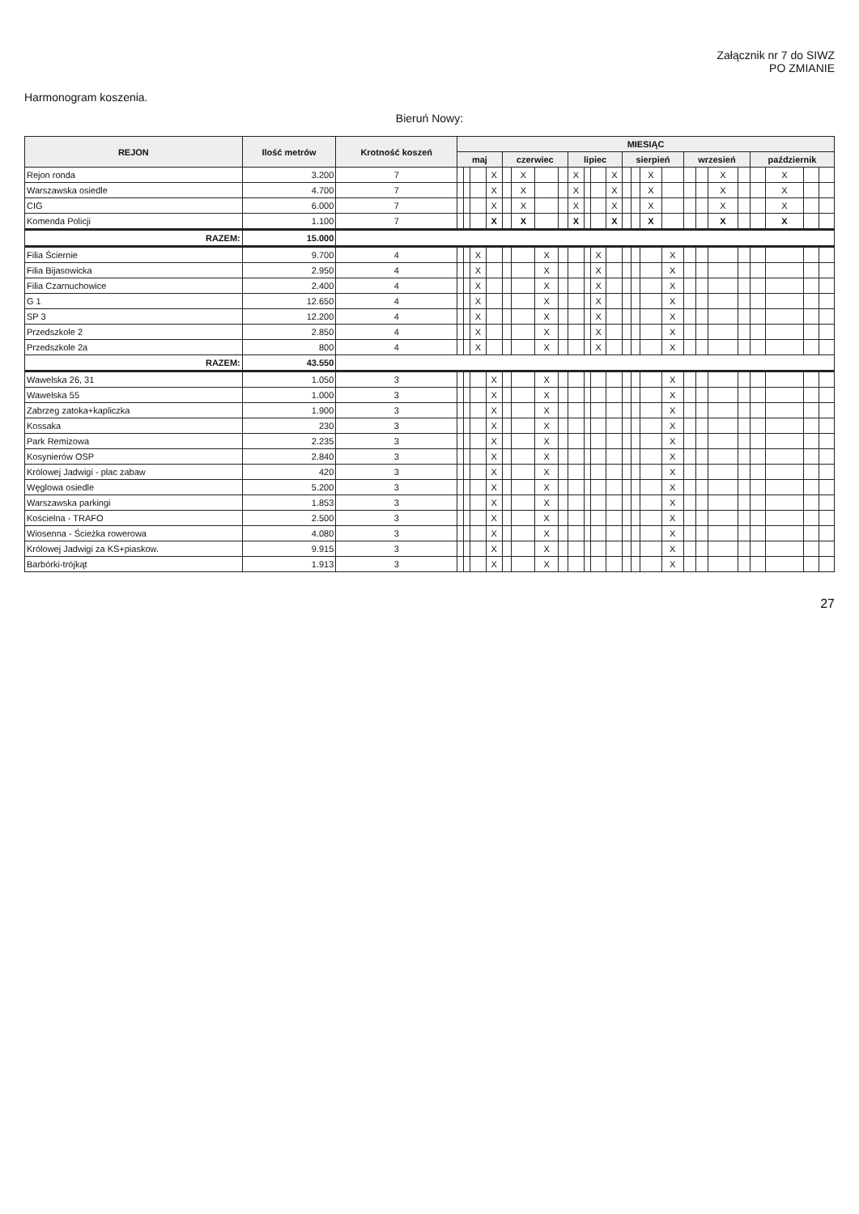Załącznik nr 7 do SIWZ
PO ZMIANIE
Harmonogram koszenia.
Bieruń Nowy:
| REJON | Ilość metrów | Krotność koszeń | MIESIĄC | | | | | | | | | | | | | | | | | | | | | | | |
| --- | --- | --- | --- | --- | --- | --- | --- | --- | --- | --- | --- | --- | --- | --- | --- | --- | --- | --- | --- | --- | --- | --- | --- | --- | --- | --- |
| | | | maj | | | | czerwiec | | | | lipiec | | | | sierpień | | | | wrzesień | | | | październik | | | |
| Rejon ronda | 3.200 | 7 | | | | X | | X | | | X | | | X | | | X | | | | X | | | X | | |
| Warszawska osiedle | 4.700 | 7 | | | | X | | X | | | X | | | X | | | X | | | | X | | | X | | |
| CIG | 6.000 | 7 | | | | X | | X | | | X | | | X | | | X | | | | X | | | X | | |
| Komenda Policji | 1.100 | 7 | | | | X | | X | | | X | | | X | | | X | | | | X | | | X | | |
| RAZEM: | 15.000 | | | | | | | | | | | | | | | | | | | | | | | | | |
| Filia Ściernie | 9.700 | 4 | | | X | | | | X | | | | X | | | | | X | | | | | | | | |
| Filia Bijasowicka | 2.950 | 4 | | | X | | | | X | | | | X | | | | | X | | | | | | | | |
| Filia Czarnuchowice | 2.400 | 4 | | | X | | | | X | | | | X | | | | | X | | | | | | | | |
| G 1 | 12.650 | 4 | | | X | | | | X | | | | X | | | | | X | | | | | | | | |
| SP 3 | 12.200 | 4 | | | X | | | | X | | | | X | | | | | X | | | | | | | | |
| Przedszkole 2 | 2.850 | 4 | | | X | | | | X | | | | X | | | | | X | | | | | | | | |
| Przedszkole 2a | 800 | 4 | | | X | | | | X | | | | X | | | | | X | | | | | | | | |
| RAZEM: | 43.550 | | | | | | | | | | | | | | | | | | | | | | | | | |
| Wawelska 26, 31 | 1.050 | 3 | | | | X | | | X | | | | | | | | | X | | | | | | | | |
| Wawelska 55 | 1.000 | 3 | | | | X | | | X | | | | | | | | | X | | | | | | | | |
| Zabrzeg zatoka+kapliczka | 1.900 | 3 | | | | X | | | X | | | | | | | | | X | | | | | | | | |
| Kossaka | 230 | 3 | | | | X | | | X | | | | | | | | | X | | | | | | | | |
| Park Remizowa | 2.235 | 3 | | | | X | | | X | | | | | | | | | X | | | | | | | | |
| Kosynierów OSP | 2.840 | 3 | | | | X | | | X | | | | | | | | | X | | | | | | | | |
| Królowej Jadwigi - plac zabaw | 420 | 3 | | | | X | | | X | | | | | | | | | X | | | | | | | | |
| Węglowa osiedle | 5.200 | 3 | | | | X | | | X | | | | | | | | | X | | | | | | | | |
| Warszawska parkingi | 1.853 | 3 | | | | X | | | X | | | | | | | | | X | | | | | | | | |
| Kościelna - TRAFO | 2.500 | 3 | | | | X | | | X | | | | | | | | | X | | | | | | | | |
| Wiosenna - Ścieżka rowerowa | 4.080 | 3 | | | | X | | | X | | | | | | | | | X | | | | | | | | |
| Królowej Jadwigi za KS+piaskow. | 9.915 | 3 | | | | X | | | X | | | | | | | | | X | | | | | | | | |
| Barbórki-trójkąt | 1.913 | 3 | | | | X | | | X | | | | | | | | | X | | | | | | | | |
27